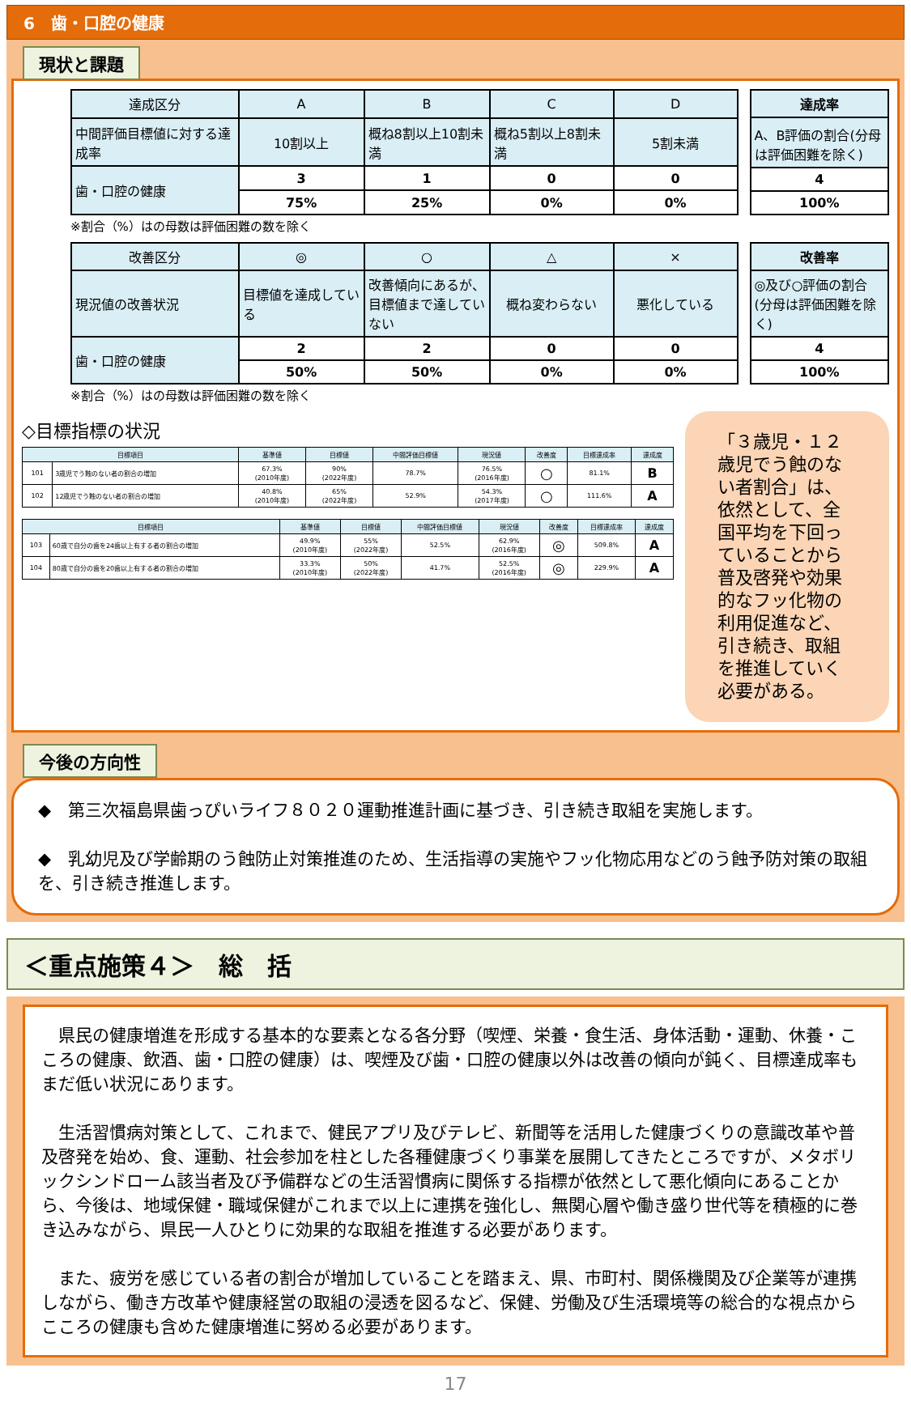6　歯・口腔の健康
現状と課題
| 達成区分 | A | B | C | D |
| --- | --- | --- | --- | --- |
| 中間評価目標値に対する達成率 | 10割以上 | 概ね8割以上10割未満 | 概ね5割以上8割未満 | 5割未満 |
| 歯・口腔の健康 | 3 | 1 | 0 | 0 |
| | 75% | 25% | 0% | 0% |
| 達成率 |
| --- |
| A、B評価の割合(分母は評価困難を除く) |
| 4 |
| 100% |
※割合（%）はの母数は評価困難の数を除く
| 改善区分 | ◎ | ○ | △ | × |
| --- | --- | --- | --- | --- |
| 現況値の改善状況 | 目標値を達成している | 改善傾向にあるが、目標値まで達していない | 概ね変わらない | 悪化している |
| 歯・口腔の健康 | 2 | 2 | 0 | 0 |
| | 50% | 50% | 0% | 0% |
| 改善率 |
| --- |
| ◎及び○評価の割合(分母は評価困難を除く) |
| 4 |
| 100% |
※割合（%）はの母数は評価困難の数を除く
◇目標指標の状況
| 目標項目 | | 基準値 | 目標値 | 中間評価目標値 | 現況値 | 改善度 | 目標達成率 | 達成度 |
| --- | --- | --- | --- | --- | --- | --- | --- | --- |
| 101 | 3歳児でう蝕のない者の割合の増加 | 67.3% (2010年度) | 90% (2022年度) | 78.7% | 76.5% (2016年度) | ○ | 81.1% | B |
| 102 | 12歳児でう蝕のない者の割合の増加 | 40.8% (2010年度) | 65% (2022年度) | 52.9% | 54.3% (2017年度) | ○ | 111.6% | A |
| 目標項目 | | 基準値 | 目標値 | 中間評価目標値 | 現況値 | 改善度 | 目標達成率 | 達成度 |
| --- | --- | --- | --- | --- | --- | --- | --- | --- |
| 103 | 60歳で自分の歯を24歯以上有する者の割合の増加 | 49.9% (2010年度) | 55% (2022年度) | 52.5% | 62.9% (2016年度) | ◎ | 509.8% | A |
| 104 | 80歳で自分の歯を20歯以上有する者の割合の増加 | 33.3% (2010年度) | 50% (2022年度) | 41.7% | 52.5% (2016年度) | ◎ | 229.9% | A |
「３歳児・１２歳児でう蝕のない者割合」は、依然として、全国平均を下回っていることから普及啓発や効果的なフッ化物の利用促進など、引き続き、取組を推進していく必要がある。
今後の方向性
◆　第三次福島県歯っぴいライフ８０２０運動推進計画に基づき、引き続き取組を実施します。
◆　乳幼児及び学齢期のう蝕防止対策推進のため、生活指導の実施やフッ化物応用などのう蝕予防対策の取組を、引き続き推進します。
＜重点施策４＞　総　括
　県民の健康増進を形成する基本的な要素となる各分野（喫煙、栄養・食生活、身体活動・運動、休養・こころの健康、飲酒、歯・口腔の健康）は、喫煙及び歯・口腔の健康以外は改善の傾向が鈍く、目標達成率もまだ低い状況にあります。
　生活習慣病対策として、これまで、健民アプリ及びテレビ、新聞等を活用した健康づくりの意識改革や普及啓発を始め、食、運動、社会参加を柱とした各種健康づくり事業を展開してきたところですが、メタボリックシンドローム該当者及び予備群などの生活習慣病に関係する指標が依然として悪化傾向にあることから、今後は、地域保健・職域保健がこれまで以上に連携を強化し、無関心層や働き盛り世代等を積極的に巻き込みながら、県民一人ひとりに効果的な取組を推進する必要があります。
　また、疲労を感じている者の割合が増加していることを踏まえ、県、市町村、関係機関及び企業等が連携しながら、働き方改革や健康経営の取組の浸透を図るなど、保健、労働及び生活環境等の総合的な視点からこころの健康も含めた健康増進に努める必要があります。
17